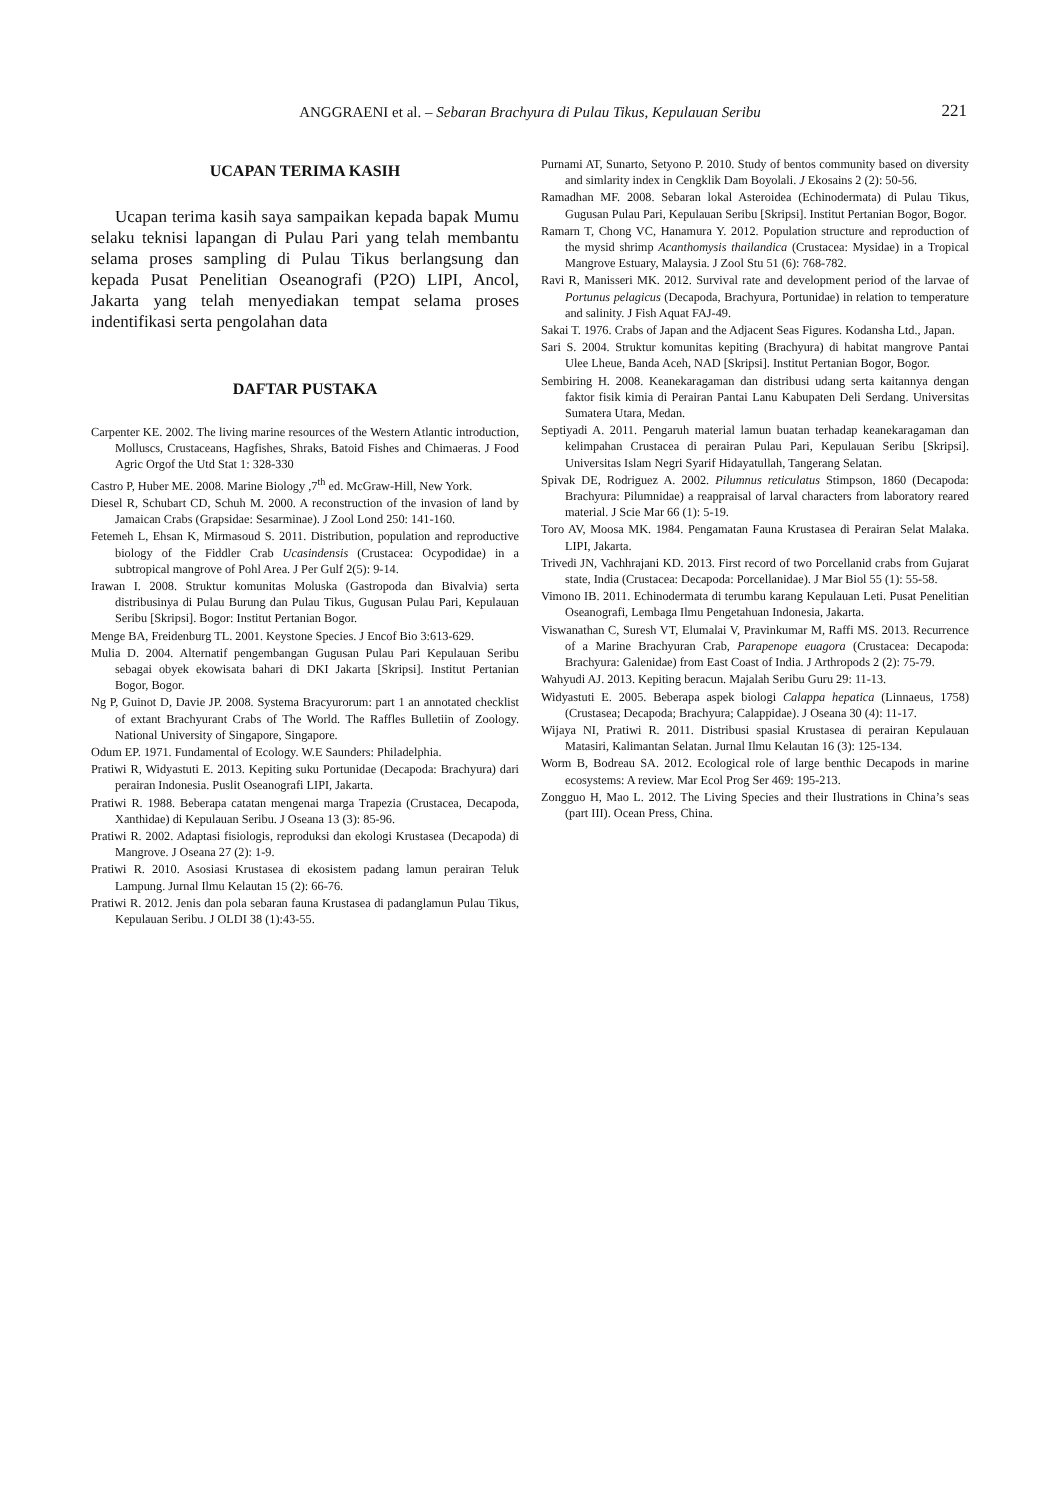ANGGRAENI et al. – Sebaran Brachyura di Pulau Tikus, Kepulauan Seribu
221
UCAPAN TERIMA KASIH
Ucapan terima kasih saya sampaikan kepada bapak Mumu selaku teknisi lapangan di Pulau Pari yang telah membantu selama proses sampling di Pulau Tikus berlangsung dan kepada Pusat Penelitian Oseanografi (P2O) LIPI, Ancol, Jakarta yang telah menyediakan tempat selama proses indentifikasi serta pengolahan data
DAFTAR PUSTAKA
Carpenter KE. 2002. The living marine resources of the Western Atlantic introduction, Molluscs, Crustaceans, Hagfishes, Shraks, Batoid Fishes and Chimaeras. J Food Agric Orgof the Utd Stat 1: 328-330
Castro P, Huber ME. 2008. Marine Biology ,7<sup>th</sup> ed. McGraw-Hill, New York.
Diesel R, Schubart CD, Schuh M. 2000. A reconstruction of the invasion of land by Jamaican Crabs (Grapsidae: Sesarminae). J Zool Lond 250: 141-160.
Fetemeh L, Ehsan K, Mirmasoud S. 2011. Distribution, population and reproductive biology of the Fiddler Crab Ucasindensis (Crustacea: Ocypodidae) in a subtropical mangrove of Pohl Area. J Per Gulf 2(5): 9-14.
Irawan I. 2008. Struktur komunitas Moluska (Gastropoda dan Bivalvia) serta distribusinya di Pulau Burung dan Pulau Tikus, Gugusan Pulau Pari, Kepulauan Seribu [Skripsi]. Bogor: Institut Pertanian Bogor.
Menge BA, Freidenburg TL. 2001. Keystone Species. J Encof Bio 3:613-629.
Mulia D. 2004. Alternatif pengembangan Gugusan Pulau Pari Kepulauan Seribu sebagai obyek ekowisata bahari di DKI Jakarta [Skripsi]. Institut Pertanian Bogor, Bogor.
Ng P, Guinot D, Davie JP. 2008. Systema Bracyurorum: part 1 an annotated checklist of extant Brachyurant Crabs of The World. The Raffles Bulletiin of Zoology. National University of Singapore, Singapore.
Odum EP. 1971. Fundamental of Ecology. W.E Saunders: Philadelphia.
Pratiwi R, Widyastuti E. 2013. Kepiting suku Portunidae (Decapoda: Brachyura) dari perairan Indonesia. Puslit Oseanografi LIPI, Jakarta.
Pratiwi R. 1988. Beberapa catatan mengenai marga Trapezia (Crustacea, Decapoda, Xanthidae) di Kepulauan Seribu. J Oseana 13 (3): 85-96.
Pratiwi R. 2002. Adaptasi fisiologis, reproduksi dan ekologi Krustasea (Decapoda) di Mangrove. J Oseana 27 (2): 1-9.
Pratiwi R. 2010. Asosiasi Krustasea di ekosistem padang lamun perairan Teluk Lampung. Jurnal Ilmu Kelautan 15 (2): 66-76.
Pratiwi R. 2012. Jenis dan pola sebaran fauna Krustasea di padanglamun Pulau Tikus, Kepulauan Seribu. J OLDI 38 (1):43-55.
Purnami AT, Sunarto, Setyono P. 2010. Study of bentos community based on diversity and simlarity index in Cengklik Dam Boyolali. J Ekosains 2 (2): 50-56.
Ramadhan MF. 2008. Sebaran lokal Asteroidea (Echinodermata) di Pulau Tikus, Gugusan Pulau Pari, Kepulauan Seribu [Skripsi]. Institut Pertanian Bogor, Bogor.
Ramarn T, Chong VC, Hanamura Y. 2012. Population structure and reproduction of the mysid shrimp Acanthomysis thailandica (Crustacea: Mysidae) in a Tropical Mangrove Estuary, Malaysia. J Zool Stu 51 (6): 768-782.
Ravi R, Manisseri MK. 2012. Survival rate and development period of the larvae of Portunus pelagicus (Decapoda, Brachyura, Portunidae) in relation to temperature and salinity. J Fish Aquat FAJ-49.
Sakai T. 1976. Crabs of Japan and the Adjacent Seas Figures. Kodansha Ltd., Japan.
Sari S. 2004. Struktur komunitas kepiting (Brachyura) di habitat mangrove Pantai Ulee Lheue, Banda Aceh, NAD [Skripsi]. Institut Pertanian Bogor, Bogor.
Sembiring H. 2008. Keanekaragaman dan distribusi udang serta kaitannya dengan faktor fisik kimia di Perairan Pantai Lanu Kabupaten Deli Serdang. Universitas Sumatera Utara, Medan.
Septiyadi A. 2011. Pengaruh material lamun buatan terhadap keanekaragaman dan kelimpahan Crustacea di perairan Pulau Pari, Kepulauan Seribu [Skripsi]. Universitas Islam Negri Syarif Hidayatullah, Tangerang Selatan.
Spivak DE, Rodriguez A. 2002. Pilumnus reticulatus Stimpson, 1860 (Decapoda: Brachyura: Pilumnidae) a reappraisal of larval characters from laboratory reared material. J Scie Mar 66 (1): 5-19.
Toro AV, Moosa MK. 1984. Pengamatan Fauna Krustasea di Perairan Selat Malaka. LIPI, Jakarta.
Trivedi JN, Vachhrajani KD. 2013. First record of two Porcellanid crabs from Gujarat state, India (Crustacea: Decapoda: Porcellanidae). J Mar Biol 55 (1): 55-58.
Vimono IB. 2011. Echinodermata di terumbu karang Kepulauan Leti. Pusat Penelitian Oseanografi, Lembaga Ilmu Pengetahuan Indonesia, Jakarta.
Viswanathan C, Suresh VT, Elumalai V, Pravinkumar M, Raffi MS. 2013. Recurrence of a Marine Brachyuran Crab, Parapenope euagora (Crustacea: Decapoda: Brachyura: Galenidae) from East Coast of India. J Arthropods 2 (2): 75-79.
Wahyudi AJ. 2013. Kepiting beracun. Majalah Seribu Guru 29: 11-13.
Widyastuti E. 2005. Beberapa aspek biologi Calappa hepatica (Linnaeus, 1758) (Crustasea; Decapoda; Brachyura; Calappidae). J Oseana 30 (4): 11-17.
Wijaya NI, Pratiwi R. 2011. Distribusi spasial Krustasea di perairan Kepulauan Matasiri, Kalimantan Selatan. Jurnal Ilmu Kelautan 16 (3): 125-134.
Worm B, Bodreau SA. 2012. Ecological role of large benthic Decapods in marine ecosystems: A review. Mar Ecol Prog Ser 469: 195-213.
Zongguo H, Mao L. 2012. The Living Species and their Ilustrations in China’s seas (part III). Ocean Press, China.